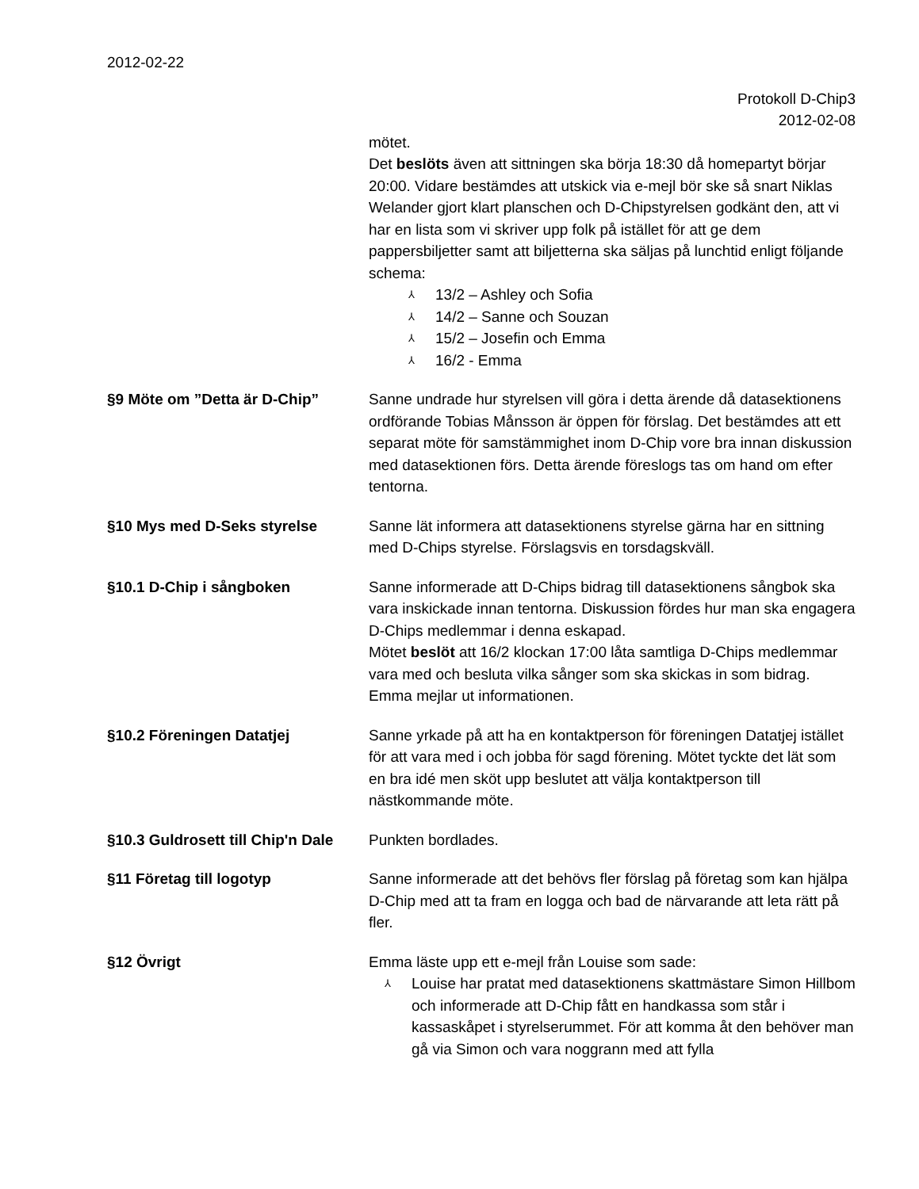2012-02-22
Protokoll D-Chip3
2012-02-08
mötet.
Det beslöts även att sittningen ska börja 18:30 då homepartyt börjar 20:00. Vidare bestämdes att utskick via e-mejl bör ske så snart Niklas Welander gjort klart planschen och D-Chipstyrelsen godkänt den, att vi har en lista som vi skriver upp folk på istället för att ge dem pappersbiljetter samt att biljetterna ska säljas på lunchtid enligt följande schema:
⅄ 13/2 – Ashley och Sofia
⅄ 14/2 – Sanne och Souzan
⅄ 15/2 – Josefin och Emma
⅄ 16/2 - Emma
§9 Möte om ”Detta är D-Chip” Sanne undrade hur styrelsen vill göra i detta ärende då datasektionens ordförande Tobias Månsson är öppen för förslag. Det bestämdes att ett separat möte för samstämmighet inom D-Chip vore bra innan diskussion med datasektionen förs. Detta ärende föreslogs tas om hand om efter tentorna.
§10 Mys med D-Seks styrelse Sanne lät informera att datasektionens styrelse gärna har en sittning med D-Chips styrelse. Förslagsvis en torsdagskväll.
§10.1 D-Chip i sångboken Sanne informerade att D-Chips bidrag till datasektionens sångbok ska vara inskickade innan tentorna. Diskussion fördes hur man ska engagera D-Chips medlemmar i denna eskapad.
Mötet beslöt att 16/2 klockan 17:00 låta samtliga D-Chips medlemmar vara med och besluta vilka sånger som ska skickas in som bidrag.
Emma mejlar ut informationen.
§10.2 Föreningen Datatjej Sanne yrkade på att ha en kontaktperson för föreningen Datatjej istället för att vara med i och jobba för sagd förening. Mötet tyckte det lät som en bra idé men sköt upp beslutet att välja kontaktperson till nästkommande möte.
§10.3 Guldrosett till Chip'n Dale
Punkten bordlades.
§11 Företag till logotyp Sanne informerade att det behövs fler förslag på företag som kan hjälpa D-Chip med att ta fram en logga och bad de närvarande att leta rätt på fler.
§12 Övrigt Emma läste upp ett e-mejl från Louise som sade:
⅄ Louise har pratat med datasektionens skattmästare Simon Hillbom och informerade att D-Chip fått en handkassa som står i kassaskåpet i styrelserummet. För att komma åt den behöver man gå via Simon och vara noggrann med att fylla